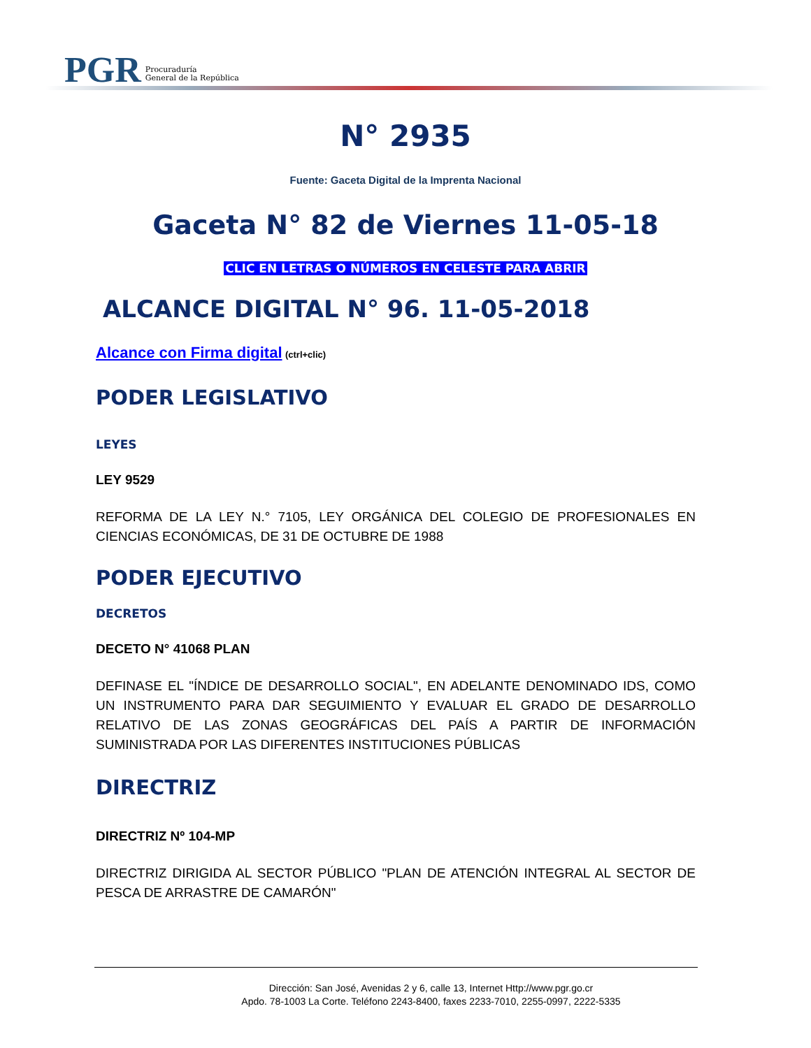PGR Procuraduría
General de la República
N° 2935
Fuente: Gaceta Digital de la Imprenta Nacional
Gaceta N° 82 de Viernes 11-05-18
CLIC EN LETRAS O NÚMEROS EN CELESTE PARA ABRIR
ALCANCE DIGITAL N° 96. 11-05-2018
Alcance con Firma digital (ctrl+clic)
PODER LEGISLATIVO
LEYES
LEY 9529
REFORMA DE LA LEY N.° 7105, LEY ORGÁNICA DEL COLEGIO DE PROFESIONALES EN CIENCIAS ECONÓMICAS, DE 31 DE OCTUBRE DE 1988
PODER EJECUTIVO
DECRETOS
DECETO N° 41068 PLAN
DEFINASE EL "ÍNDICE DE DESARROLLO SOCIAL", EN ADELANTE DENOMINADO IDS, COMO UN INSTRUMENTO PARA DAR SEGUIMIENTO Y EVALUAR EL GRADO DE DESARROLLO RELATIVO DE LAS ZONAS GEOGRÁFICAS DEL PAÍS A PARTIR DE INFORMACIÓN SUMINISTRADA POR LAS DIFERENTES INSTITUCIONES PÚBLICAS
DIRECTRIZ
DIRECTRIZ Nº 104-MP
DIRECTRIZ DIRIGIDA AL SECTOR PÚBLICO "PLAN DE ATENCIÓN INTEGRAL AL SECTOR DE PESCA DE ARRASTRE DE CAMARÓN"
Dirección: San José, Avenidas 2 y 6, calle 13, Internet Http://www.pgr.go.cr
Apdo. 78-1003 La Corte. Teléfono 2243-8400, faxes 2233-7010, 2255-0997, 2222-5335